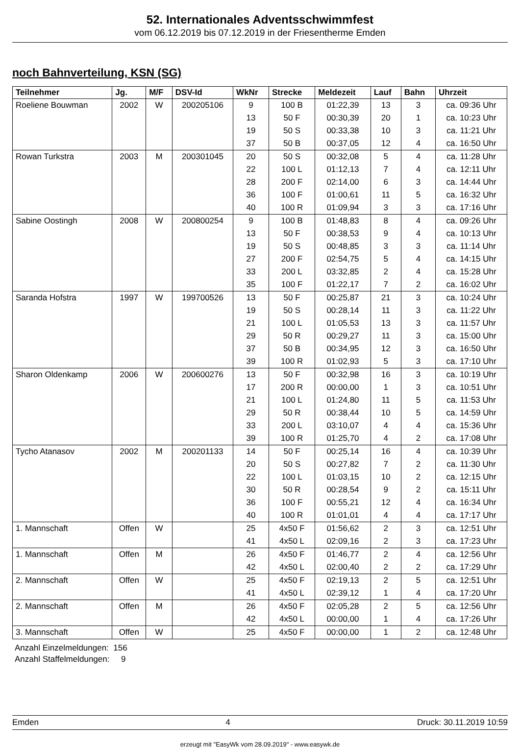52. Internationales Adventsschwimmfest
vom 06.12.2019 bis 07.12.2019 in der Friesentherme Emden
noch Bahnverteilung, KSN (SG)
| Teilnehmer | Jg. | M/F | DSV-Id | WkNr | Strecke | Meldezeit | Lauf | Bahn | Uhrzeit |
| --- | --- | --- | --- | --- | --- | --- | --- | --- | --- |
| Roeliene Bouwman | 2002 | W | 200205106 | 9 | 100 B | 01:22,39 | 13 | 3 | ca. 09:36 Uhr |
| | | | | 13 | 50 F | 00:30,39 | 20 | 1 | ca. 10:23 Uhr |
| | | | | 19 | 50 S | 00:33,38 | 10 | 3 | ca. 11:21 Uhr |
| | | | | 37 | 50 B | 00:37,05 | 12 | 4 | ca. 16:50 Uhr |
| Rowan Turkstra | 2003 | M | 200301045 | 20 | 50 S | 00:32,08 | 5 | 4 | ca. 11:28 Uhr |
| | | | | 22 | 100 L | 01:12,13 | 7 | 4 | ca. 12:11 Uhr |
| | | | | 28 | 200 F | 02:14,00 | 6 | 3 | ca. 14:44 Uhr |
| | | | | 36 | 100 F | 01:00,61 | 11 | 5 | ca. 16:32 Uhr |
| | | | | 40 | 100 R | 01:09,94 | 3 | 3 | ca. 17:16 Uhr |
| Sabine Oostingh | 2008 | W | 200800254 | 9 | 100 B | 01:48,83 | 8 | 4 | ca. 09:26 Uhr |
| | | | | 13 | 50 F | 00:38,53 | 9 | 4 | ca. 10:13 Uhr |
| | | | | 19 | 50 S | 00:48,85 | 3 | 3 | ca. 11:14 Uhr |
| | | | | 27 | 200 F | 02:54,75 | 5 | 4 | ca. 14:15 Uhr |
| | | | | 33 | 200 L | 03:32,85 | 2 | 4 | ca. 15:28 Uhr |
| | | | | 35 | 100 F | 01:22,17 | 7 | 2 | ca. 16:02 Uhr |
| Saranda Hofstra | 1997 | W | 199700526 | 13 | 50 F | 00:25,87 | 21 | 3 | ca. 10:24 Uhr |
| | | | | 19 | 50 S | 00:28,14 | 11 | 3 | ca. 11:22 Uhr |
| | | | | 21 | 100 L | 01:05,53 | 13 | 3 | ca. 11:57 Uhr |
| | | | | 29 | 50 R | 00:29,27 | 11 | 3 | ca. 15:00 Uhr |
| | | | | 37 | 50 B | 00:34,95 | 12 | 3 | ca. 16:50 Uhr |
| | | | | 39 | 100 R | 01:02,93 | 5 | 3 | ca. 17:10 Uhr |
| Sharon Oldenkamp | 2006 | W | 200600276 | 13 | 50 F | 00:32,98 | 16 | 3 | ca. 10:19 Uhr |
| | | | | 17 | 200 R | 00:00,00 | 1 | 3 | ca. 10:51 Uhr |
| | | | | 21 | 100 L | 01:24,80 | 11 | 5 | ca. 11:53 Uhr |
| | | | | 29 | 50 R | 00:38,44 | 10 | 5 | ca. 14:59 Uhr |
| | | | | 33 | 200 L | 03:10,07 | 4 | 4 | ca. 15:36 Uhr |
| | | | | 39 | 100 R | 01:25,70 | 4 | 2 | ca. 17:08 Uhr |
| Tycho Atanasov | 2002 | M | 200201133 | 14 | 50 F | 00:25,14 | 16 | 4 | ca. 10:39 Uhr |
| | | | | 20 | 50 S | 00:27,82 | 7 | 2 | ca. 11:30 Uhr |
| | | | | 22 | 100 L | 01:03,15 | 10 | 2 | ca. 12:15 Uhr |
| | | | | 30 | 50 R | 00:28,54 | 9 | 2 | ca. 15:11 Uhr |
| | | | | 36 | 100 F | 00:55,21 | 12 | 4 | ca. 16:34 Uhr |
| | | | | 40 | 100 R | 01:01,01 | 4 | 4 | ca. 17:17 Uhr |
| 1. Mannschaft | Offen | W | | 25 | 4x50 F | 01:56,62 | 2 | 3 | ca. 12:51 Uhr |
| | | | | 41 | 4x50 L | 02:09,16 | 2 | 3 | ca. 17:23 Uhr |
| 1. Mannschaft | Offen | M | | 26 | 4x50 F | 01:46,77 | 2 | 4 | ca. 12:56 Uhr |
| | | | | 42 | 4x50 L | 02:00,40 | 2 | 2 | ca. 17:29 Uhr |
| 2. Mannschaft | Offen | W | | 25 | 4x50 F | 02:19,13 | 2 | 5 | ca. 12:51 Uhr |
| | | | | 41 | 4x50 L | 02:39,12 | 1 | 4 | ca. 17:20 Uhr |
| 2. Mannschaft | Offen | M | | 26 | 4x50 F | 02:05,28 | 2 | 5 | ca. 12:56 Uhr |
| | | | | 42 | 4x50 L | 00:00,00 | 1 | 4 | ca. 17:26 Uhr |
| 3. Mannschaft | Offen | W | | 25 | 4x50 F | 00:00,00 | 1 | 2 | ca. 12:48 Uhr |
Anzahl Einzelmeldungen: 156
Anzahl Staffelmeldungen: 9
Emden 4 Druck: 30.11.2019 10:59
erzeugt mit "EasyWk vom 28.09.2019" - www.easywk.de